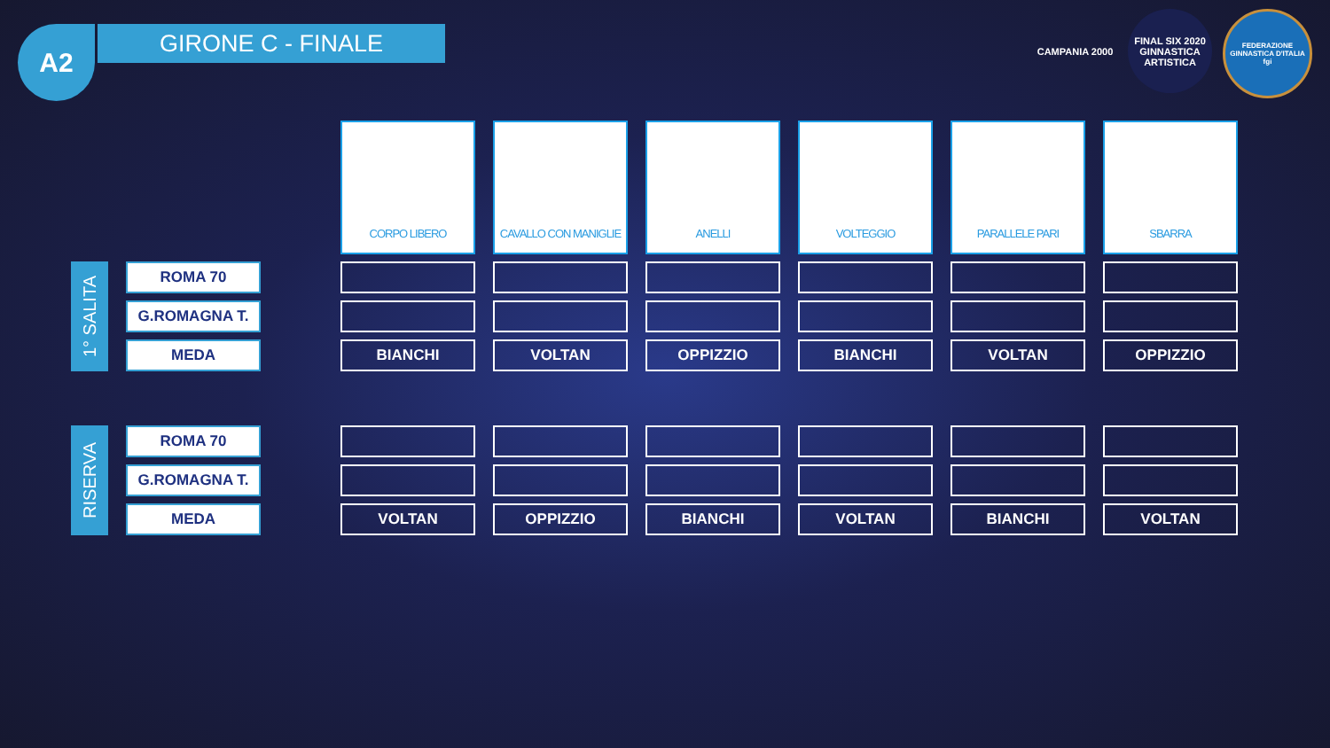A2 GIRONE C - FINALE
CAMPANIA 2000 FINAL SIX 2020 GINNASTICA ARTISTICA
FEDERAZIONE GINNASTICA D'ITALIA fgi
| | | | CORPO LIBERO | CAVALLO CON MANIGLIE | ANELLI | VOLTEGGIO | PARALLELE PARI | SBARRA |
| 1° SALITA | ROMA 70 | | | | | | | |
| | G.ROMAGNA T. | | | | | | | |
| | MEDA | | BIANCHI | VOLTAN | OPPIZZIO | BIANCHI | VOLTAN | OPPIZZIO |
| RISERVA | ROMA 70 | | | | | | | |
| | G.ROMAGNA T. | | | | | | | |
| | MEDA | | VOLTAN | OPPIZZIO | BIANCHI | VOLTAN | BIANCHI | VOLTAN |